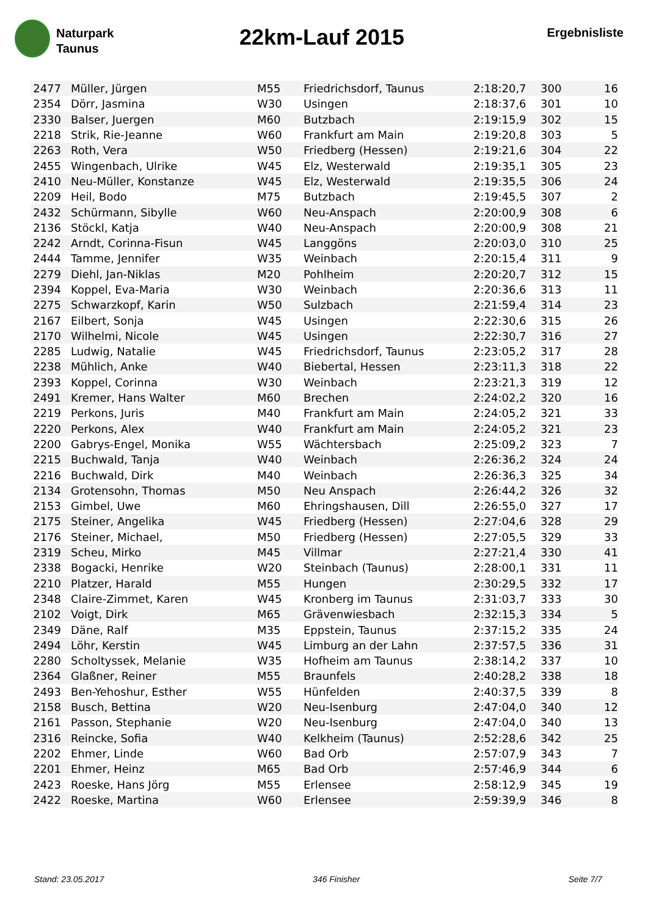Naturpark
Taunus
22km-Lauf 2015
Ergebnisliste
| 2477 | Müller, Jürgen | M55 | Friedrichsdorf, Taunus | 2:18:20,7 | 300 | 16 |
| 2354 | Dörr, Jasmina | W30 | Usingen | 2:18:37,6 | 301 | 10 |
| 2330 | Balser, Juergen | M60 | Butzbach | 2:19:15,9 | 302 | 15 |
| 2218 | Strik, Rie-Jeanne | W60 | Frankfurt am Main | 2:19:20,8 | 303 | 5 |
| 2263 | Roth, Vera | W50 | Friedberg (Hessen) | 2:19:21,6 | 304 | 22 |
| 2455 | Wingenbach, Ulrike | W45 | Elz, Westerwald | 2:19:35,1 | 305 | 23 |
| 2410 | Neu-Müller, Konstanze | W45 | Elz, Westerwald | 2:19:35,5 | 306 | 24 |
| 2209 | Heil, Bodo | M75 | Butzbach | 2:19:45,5 | 307 | 2 |
| 2432 | Schürmann, Sibylle | W60 | Neu-Anspach | 2:20:00,9 | 308 | 6 |
| 2136 | Stöckl, Katja | W40 | Neu-Anspach | 2:20:00,9 | 308 | 21 |
| 2242 | Arndt, Corinna-Fisun | W45 | Langgöns | 2:20:03,0 | 310 | 25 |
| 2444 | Tamme, Jennifer | W35 | Weinbach | 2:20:15,4 | 311 | 9 |
| 2279 | Diehl, Jan-Niklas | M20 | Pohlheim | 2:20:20,7 | 312 | 15 |
| 2394 | Koppel, Eva-Maria | W30 | Weinbach | 2:20:36,6 | 313 | 11 |
| 2275 | Schwarzkopf, Karin | W50 | Sulzbach | 2:21:59,4 | 314 | 23 |
| 2167 | Eilbert, Sonja | W45 | Usingen | 2:22:30,6 | 315 | 26 |
| 2170 | Wilhelmi, Nicole | W45 | Usingen | 2:22:30,7 | 316 | 27 |
| 2285 | Ludwig, Natalie | W45 | Friedrichsdorf, Taunus | 2:23:05,2 | 317 | 28 |
| 2238 | Mühlich, Anke | W40 | Biebertal, Hessen | 2:23:11,3 | 318 | 22 |
| 2393 | Koppel, Corinna | W30 | Weinbach | 2:23:21,3 | 319 | 12 |
| 2491 | Kremer, Hans Walter | M60 | Brechen | 2:24:02,2 | 320 | 16 |
| 2219 | Perkons, Juris | M40 | Frankfurt am Main | 2:24:05,2 | 321 | 33 |
| 2220 | Perkons, Alex | W40 | Frankfurt am Main | 2:24:05,2 | 321 | 23 |
| 2200 | Gabrys-Engel, Monika | W55 | Wächtersbach | 2:25:09,2 | 323 | 7 |
| 2215 | Buchwald, Tanja | W40 | Weinbach | 2:26:36,2 | 324 | 24 |
| 2216 | Buchwald, Dirk | M40 | Weinbach | 2:26:36,3 | 325 | 34 |
| 2134 | Grotensohn, Thomas | M50 | Neu Anspach | 2:26:44,2 | 326 | 32 |
| 2153 | Gimbel, Uwe | M60 | Ehringshausen, Dill | 2:26:55,0 | 327 | 17 |
| 2175 | Steiner, Angelika | W45 | Friedberg (Hessen) | 2:27:04,6 | 328 | 29 |
| 2176 | Steiner, Michael, | M50 | Friedberg (Hessen) | 2:27:05,5 | 329 | 33 |
| 2319 | Scheu, Mirko | M45 | Villmar | 2:27:21,4 | 330 | 41 |
| 2338 | Bogacki, Henrike | W20 | Steinbach (Taunus) | 2:28:00,1 | 331 | 11 |
| 2210 | Platzer, Harald | M55 | Hungen | 2:30:29,5 | 332 | 17 |
| 2348 | Claire-Zimmet, Karen | W45 | Kronberg im Taunus | 2:31:03,7 | 333 | 30 |
| 2102 | Voigt, Dirk | M65 | Grävenwiesbach | 2:32:15,3 | 334 | 5 |
| 2349 | Däne, Ralf | M35 | Eppstein, Taunus | 2:37:15,2 | 335 | 24 |
| 2494 | Löhr, Kerstin | W45 | Limburg an der Lahn | 2:37:57,5 | 336 | 31 |
| 2280 | Scholtyssek, Melanie | W35 | Hofheim am Taunus | 2:38:14,2 | 337 | 10 |
| 2364 | Glaßner, Reiner | M55 | Braunfels | 2:40:28,2 | 338 | 18 |
| 2493 | Ben-Yehoshur, Esther | W55 | Hünfelden | 2:40:37,5 | 339 | 8 |
| 2158 | Busch, Bettina | W20 | Neu-Isenburg | 2:47:04,0 | 340 | 12 |
| 2161 | Passon, Stephanie | W20 | Neu-Isenburg | 2:47:04,0 | 340 | 13 |
| 2316 | Reincke, Sofia | W40 | Kelkheim (Taunus) | 2:52:28,6 | 342 | 25 |
| 2202 | Ehmer, Linde | W60 | Bad Orb | 2:57:07,9 | 343 | 7 |
| 2201 | Ehmer, Heinz | M65 | Bad Orb | 2:57:46,9 | 344 | 6 |
| 2423 | Roeske, Hans Jörg | M55 | Erlensee | 2:58:12,9 | 345 | 19 |
| 2422 | Roeske, Martina | W60 | Erlensee | 2:59:39,9 | 346 | 8 |
Stand: 23.05.2017 346 Finisher Seite 7/7